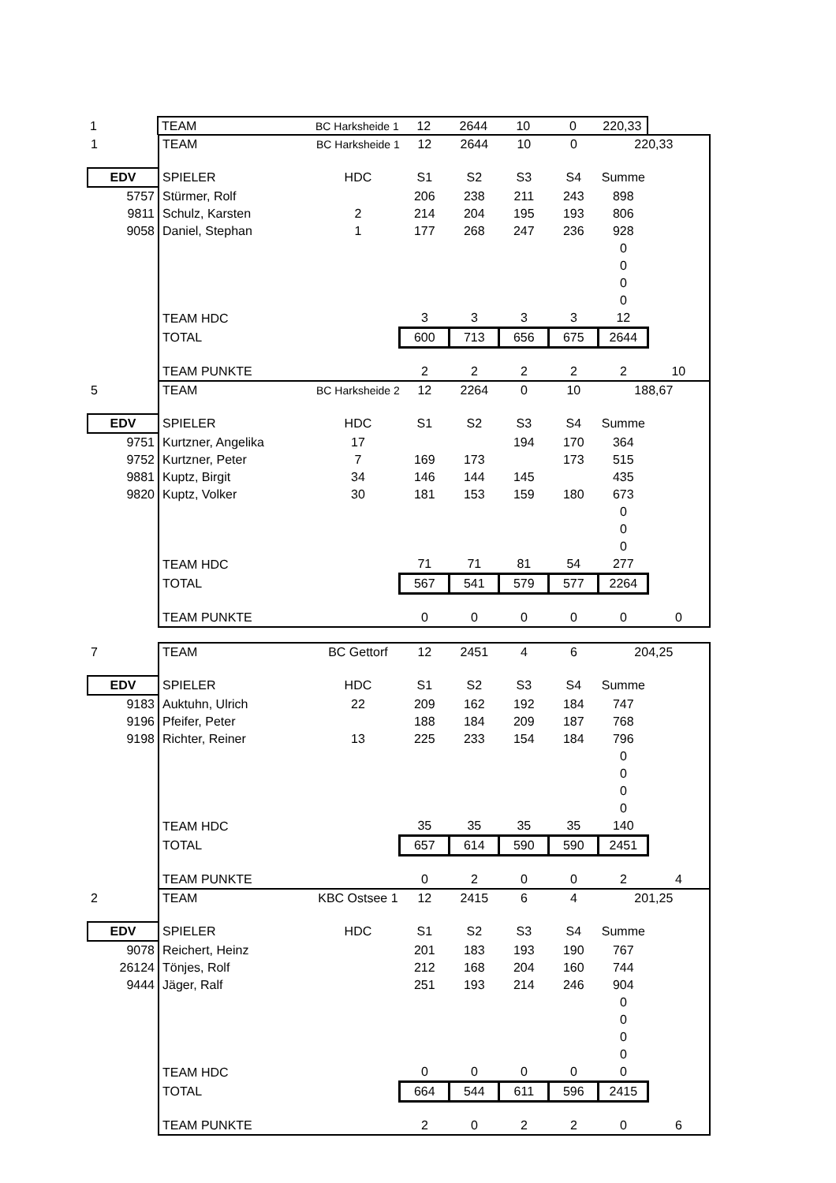| 1 | | TEAM | BC Harksheide 1 | 12 | 2644 | 10 | 0 | 220,33 | |
| . | | | | | | | | |
| 1 | TEAM | BC Harksheide 1 | 12 | 2644 | 10 | 0 | 220,33 | |
| EDV | SPIELER | HDC | S1 | S2 | S3 | S4 | Summe | |
| 5757 | Stürmer, Rolf | | 206 | 238 | 211 | 243 | 898 | |
| 9811 | Schulz, Karsten | 2 | 214 | 204 | 195 | 193 | 806 | |
| 9058 | Daniel, Stephan | 1 | 177 | 268 | 247 | 236 | 928 | |
| | | | | | | | 0 | |
| | | | | | | | 0 | |
| | | | | | | | 0 | |
| | | | | | | | 0 | |
| | TEAM HDC | | 3 | 3 | 3 | 3 | 12 | |
| | TOTAL | | 600 | 713 | 656 | 675 | 2644 | |
| | TEAM PUNKTE | | 2 | 2 | 2 | 2 | 2 | 10 |
| 5 | TEAM | BC Harksheide 2 | 12 | 2264 | 0 | 10 | 188,67 | |
| EDV | SPIELER | HDC | S1 | S2 | S3 | S4 | Summe | |
| 9751 | Kurtzner, Angelika | 17 | | | 194 | 170 | 364 | |
| 9752 | Kurtzner, Peter | 7 | 169 | 173 | | 173 | 515 | |
| 9881 | Kuptz, Birgit | 34 | 146 | 144 | 145 | | 435 | |
| 9820 | Kuptz, Volker | 30 | 181 | 153 | 159 | 180 | 673 | |
| | | | | | | | 0 | |
| | | | | | | | 0 | |
| | | | | | | | 0 | |
| | TEAM HDC | | 71 | 71 | 81 | 54 | 277 | |
| | TOTAL | | 567 | 541 | 579 | 577 | 2264 | |
| | TEAM PUNKTE | | 0 | 0 | 0 | 0 | 0 | 0 |
| 7 | TEAM | BC Gettorf | 12 | 2451 | 4 | 6 | 204,25 | |
| EDV | SPIELER | HDC | S1 | S2 | S3 | S4 | Summe | |
| 9183 | Auktuhn, Ulrich | 22 | 209 | 162 | 192 | 184 | 747 | |
| 9196 | Pfeifer, Peter | | 188 | 184 | 209 | 187 | 768 | |
| 9198 | Richter, Reiner | 13 | 225 | 233 | 154 | 184 | 796 | |
| | | | | | | | 0 | |
| | | | | | | | 0 | |
| | | | | | | | 0 | |
| | | | | | | | 0 | |
| | TEAM HDC | | 35 | 35 | 35 | 35 | 140 | |
| | TOTAL | | 657 | 614 | 590 | 590 | 2451 | |
| | TEAM PUNKTE | | 0 | 2 | 0 | 0 | 2 | 4 |
| 2 | TEAM | KBC Ostsee 1 | 12 | 2415 | 6 | 4 | 201,25 | |
| EDV | SPIELER | HDC | S1 | S2 | S3 | S4 | Summe | |
| 9078 | Reichert, Heinz | | 201 | 183 | 193 | 190 | 767 | |
| 26124 | Tönjes, Rolf | | 212 | 168 | 204 | 160 | 744 | |
| 9444 | Jäger, Ralf | | 251 | 193 | 214 | 246 | 904 | |
| | | | | | | | 0 | |
| | | | | | | | 0 | |
| | | | | | | | 0 | |
| | | | | | | | 0 | |
| | TEAM HDC | | 0 | 0 | 0 | 0 | 0 | |
| | TOTAL | | 664 | 544 | 611 | 596 | 2415 | |
| | TEAM PUNKTE | | 2 | 0 | 2 | 2 | 0 | 6 |